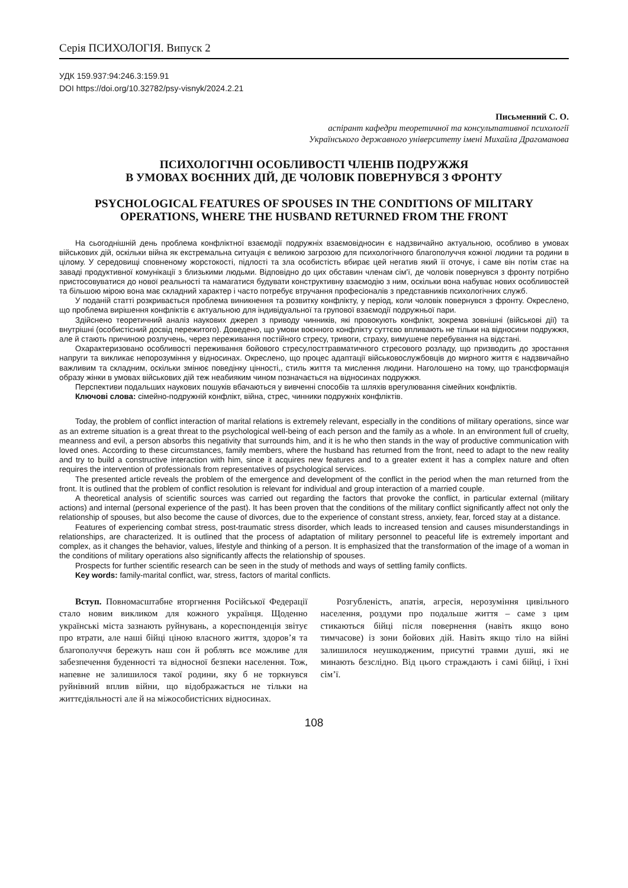Серія ПСИХОЛОГІЯ. Випуск 2
УДК 159.937:94:246.3:159.91
DOI https://doi.org/10.32782/psy-visnyk/2024.2.21
Письменний С. О.
аспірант кафедри теоретичної та консультативної психології
Українського державного університету імені Михайла Драгоманова
ПСИХОЛОГІЧНІ ОСОБЛИВОСТІ ЧЛЕНІВ ПОДРУЖЖЯ
В УМОВАХ ВОЄННИХ ДІЙ, ДЕ ЧОЛОВІК ПОВЕРНУВСЯ З ФРОНТУ
PSYCHOLOGICAL FEATURES OF SPOUSES IN THE CONDITIONS OF MILITARY OPERATIONS, WHERE THE HUSBAND RETURNED FROM THE FRONT
На сьогоднішній день проблема конфліктної взаємодії подружніх взаємовідносин є надзвичайно актуальною, особливо в умовах військових дій, оскільки війна як екстремальна ситуація є великою загрозою для психологічного благополуччя кожної людини та родини в цілому. У середовищі сповненому жорстокості, підлості та зла особистість вбирає цей негатив який її оточує, і саме він потім стає на заваді продуктивної комунікації з близькими людьми. Відповідно до цих обставин членам сім'ї, де чоловік повернувся з фронту потрібно пристосовуватися до нової реальності та намагатися будувати конструктивну взаємодію з ним, оскільки вона набуває нових особливостей та більшою мірою вона має складний характер і часто потребує втручання професіоналів з представників психологічних служб.
У поданій статті розкривається проблема виникнення та розвитку конфлікту, у період, коли чоловік повернувся з фронту. Окреслено, що проблема вирішення конфліктів є актуальною для індивідуальної та групової взаємодії подружньої пари.
Здійснено теоретичний аналіз наукових джерел з приводу чинників, які провокують конфлікт, зокрема зовнішні (військові дії) та внутрішні (особистісний досвід пережитого). Доведено, що умови воєнного конфлікту суттєво впливають не тільки на відносини подружжя, але й стають причиною розлучень, через переживання постійного стресу, тривоги, страху, вимушене перебування на відстані.
Охарактеризовано особливості переживання бойового стресу,посттравматичного стресового розладу, що призводить до зростання напруги та викликає непорозуміння у відносинах. Окреслено, що процес адаптації військовослужбовців до мирного життя є надзвичайно важливим та складним, оскільки змінює поведінку цінності,, стиль життя та мислення людини. Наголошено на тому, що трансформація образу жінки в умовах військових дій теж неабияким чином позначається на відносинах подружжя.
Перспективи подальших наукових пошуків вбачаються у вивченні способів та шляхів врегулювання сімейних конфліктів.
Ключові слова: сімейно-подружній конфлікт, війна, стрес, чинники подружніх конфліктів.
Today, the problem of conflict interaction of marital relations is extremely relevant, especially in the conditions of military operations, since war as an extreme situation is a great threat to the psychological well-being of each person and the family as a whole. In an environment full of cruelty, meanness and evil, a person absorbs this negativity that surrounds him, and it is he who then stands in the way of productive communication with loved ones. According to these circumstances, family members, where the husband has returned from the front, need to adapt to the new reality and try to build a constructive interaction with him, since it acquires new features and to a greater extent it has a complex nature and often requires the intervention of professionals from representatives of psychological services.
The presented article reveals the problem of the emergence and development of the conflict in the period when the man returned from the front. It is outlined that the problem of conflict resolution is relevant for individual and group interaction of a married couple.
A theoretical analysis of scientific sources was carried out regarding the factors that provoke the conflict, in particular external (military actions) and internal (personal experience of the past). It has been proven that the conditions of the military conflict significantly affect not only the relationship of spouses, but also become the cause of divorces, due to the experience of constant stress, anxiety, fear, forced stay at a distance.
Features of experiencing combat stress, post-traumatic stress disorder, which leads to increased tension and causes misunderstandings in relationships, are characterized. It is outlined that the process of adaptation of military personnel to peaceful life is extremely important and complex, as it changes the behavior, values, lifestyle and thinking of a person. It is emphasized that the transformation of the image of a woman in the conditions of military operations also significantly affects the relationship of spouses.
Prospects for further scientific research can be seen in the study of methods and ways of settling family conflicts.
Key words: family-marital conflict, war, stress, factors of marital conflicts.
Вступ. Повномасштабне вторгнення Російської Федерації стало новим викликом для кожного українця. Щоденно українські міста зазнають руйнувань, а кореспонденція звітує про втрати, але наші бійці ціною власного життя, здоров’я та благополуччя бережуть наш сон й роблять все можливе для забезпечення буденності та відносної безпеки населення. Тож, напевне не залишилося такої родини, яку б не торкнувся руйнівний вплив війни, що відображається не тільки на життєдіяльності але й на міжособистісних відносинах.
Розгубленість, апатія, агресія, нерозуміння цивільного населення, роздуми про подальше життя – саме з цим стикаються бійці після повернення (навіть якщо воно тимчасове) із зони бойових дій. Навіть якщо тіло на війні залишилося неушкодженим, присутні травми душі, які не минають безслідно. Від цього страждають і самі бійці, і їхні сім’ї.
108